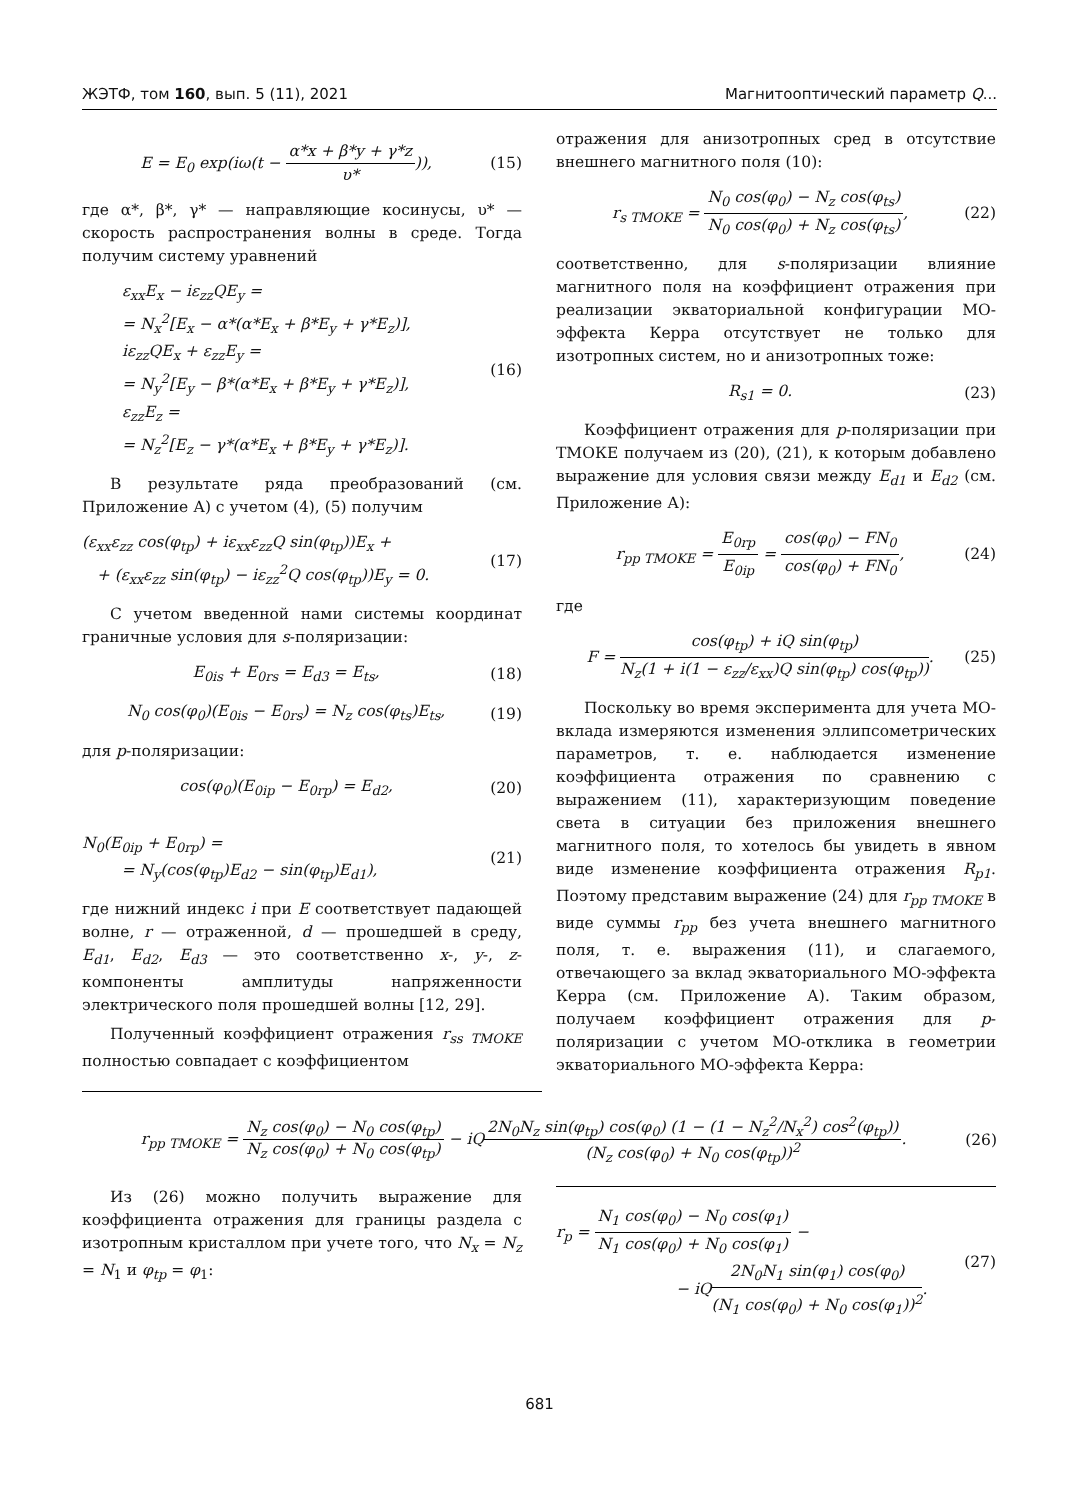ЖЭТФ, том 160, вып. 5 (11), 2021 Магнитооптический параметр Q...
E = E<sub>0</sub> exp(iω(t − α*x + β*y + γ*z υ*)), (15)
где α*, β*, γ* — направляющие косинусы, υ* — скорость распространения волны в среде. Тогда получим систему уравнений
ε<sub>xx</sub>E<sub>x</sub> − iε<sub>zz</sub>QE<sub>y</sub> =
= N<sub>x</sub><sup>2</sup>[E<sub>x</sub> − α*(α*E<sub>x</sub> + β*E<sub>y</sub> + γ*E<sub>z</sub>)],
iε<sub>zz</sub>QE<sub>x</sub> + ε<sub>zz</sub>E<sub>y</sub> =
= N<sub>y</sub><sup>2</sup>[E<sub>y</sub> − β*(α*E<sub>x</sub> + β*E<sub>y</sub> + γ*E<sub>z</sub>)],
ε<sub>zz</sub>E<sub>z</sub> =
= N<sub>z</sub><sup>2</sup>[E<sub>z</sub> − γ*(α*E<sub>x</sub> + β*E<sub>y</sub> + γ*E<sub>z</sub>)]. (16)
В результате ряда преобразований (см. Приложение А) с учетом (4), (5) получим
(ε<sub>xx</sub>ε<sub>zz</sub> cos(φ<sub>tp</sub>) + iε<sub>xx</sub>ε<sub>zz</sub>Q sin(φ<sub>tp</sub>))E<sub>x</sub> +
+ (ε<sub>xx</sub>ε<sub>zz</sub> sin(φ<sub>tp</sub>) − iε<sub>zz</sub><sup>2</sup>Q cos(φ<sub>tp</sub>))E<sub>y</sub> = 0. (17)
С учетом введенной нами системы координат граничные условия для s-поляризации:
E<sub>0is</sub> + E<sub>0rs</sub> = E<sub>d3</sub> = E<sub>ts</sub>, (18)
N<sub>0</sub> cos(φ<sub>0</sub>)(E<sub>0is</sub> − E<sub>0rs</sub>) = N<sub>z</sub> cos(φ<sub>ts</sub>)E<sub>ts</sub>, (19)
для p-поляризации:
cos(φ<sub>0</sub>)(E<sub>0ip</sub> − E<sub>0rp</sub>) = E<sub>d2</sub>, (20)
N<sub>0</sub>(E<sub>0ip</sub> + E<sub>0rp</sub>) =
= N<sub>y</sub>(cos(φ<sub>tp</sub>)E<sub>d2</sub> − sin(φ<sub>tp</sub>)E<sub>d1</sub>), (21)
где нижний индекс i при E соответствует падающей волне, r — отраженной, d — прошедшей в среду, E<sub>d1</sub>, E<sub>d2</sub>, E<sub>d3</sub> — это соответственно x-, y-, z-компоненты амплитуды напряженности электрического поля прошедшей волны [12, 29].
Полученный коэффициент отражения r<sub>ss TMOKE</sub> полностью совпадает с коэффициентом
отражения для анизотропных сред в отсутствие внешнего магнитного поля (10):
r<sub>s TMOKE</sub> = N<sub>0</sub> cos(φ<sub>0</sub>) − N<sub>z</sub> cos(φ<sub>ts</sub>) N<sub>0</sub> cos(φ<sub>0</sub>) + N<sub>z</sub> cos(φ<sub>ts</sub>), (22)
соответственно, для s-поляризации влияние магнитного поля на коэффициент отражения при реализации экваториальной конфигурации МО-эффекта Керра отсутствует не только для изотропных систем, но и анизотропных тоже:
R<sub>s1</sub> = 0. (23)
Коэффициент отражения для p-поляризации при ТМОКЕ получаем из (20), (21), к которым добавлено выражение для условия связи между E<sub>d1</sub> и E<sub>d2</sub> (см. Приложение А):
r<sub>pp TMOKE</sub> = E<sub>0rp</sub> E<sub>0ip</sub> = cos(φ<sub>0</sub>) − FN<sub>0</sub> cos(φ<sub>0</sub>) + FN<sub>0</sub>, (24)
где
F = cos(φ<sub>tp</sub>) + iQ sin(φ<sub>tp</sub>) N<sub>z</sub>(1 + i(1 − ε<sub>zz</sub>/ε<sub>xx</sub>)Q sin(φ<sub>tp</sub>) cos(φ<sub>tp</sub>)). (25)
Поскольку во время эксперимента для учета МО-вклада измеряются изменения эллипсометрических параметров, т. е. наблюдается изменение коэффициента отражения по сравнению с выражением (11), характеризующим поведение света в ситуации без приложения внешнего магнитного поля, то хотелось бы увидеть в явном виде изменение коэффициента отражения R<sub>p1</sub>. Поэтому представим выражение (24) для r<sub>pp TMOKE</sub> в виде суммы r<sub>pp</sub> без учета внешнего магнитного поля, т. е. выражения (11), и слагаемого, отвечающего за вклад экваториального МО-эффекта Керра (см. Приложение А). Таким образом, получаем коэффициент отражения для p-поляризации с учетом МО-отклика в геометрии экваториального МО-эффекта Керра:
r<sub>pp TMOKE</sub> = N<sub>z</sub> cos(φ<sub>0</sub>) − N<sub>0</sub> cos(φ<sub>tp</sub>) N<sub>z</sub> cos(φ<sub>0</sub>) + N<sub>0</sub> cos(φ<sub>tp</sub>) − iQ2N<sub>0</sub>N<sub>z</sub> sin(φ<sub>tp</sub>) cos(φ<sub>0</sub>) (1 − (1 − N<sub>z</sub><sup>2</sup>/N<sub>x</sub><sup>2</sup>) cos<sup>2</sup>(φ<sub>tp</sub>)) (N<sub>z</sub> cos(φ<sub>0</sub>) + N<sub>0</sub> cos(φ<sub>tp</sub>))<sup>2</sup>. (26)
Из (26) можно получить выражение для коэффициента отражения для границы раздела с изотропным кристаллом при учете того, что N<sub>x</sub> = N<sub>z</sub> = N<sub>1</sub> и φ<sub>tp</sub> = φ<sub>1</sub>:
r<sub>p</sub> = N<sub>1</sub> cos(φ<sub>0</sub>) − N<sub>0</sub> cos(φ<sub>1</sub>) N<sub>1</sub> cos(φ<sub>0</sub>) + N<sub>0</sub> cos(φ<sub>1</sub>) −
− iQ2N<sub>0</sub>N<sub>1</sub> sin(φ<sub>1</sub>) cos(φ<sub>0</sub>) (N<sub>1</sub> cos(φ<sub>0</sub>) + N<sub>0</sub> cos(φ<sub>1</sub>))<sup>2</sup>. (27)
681